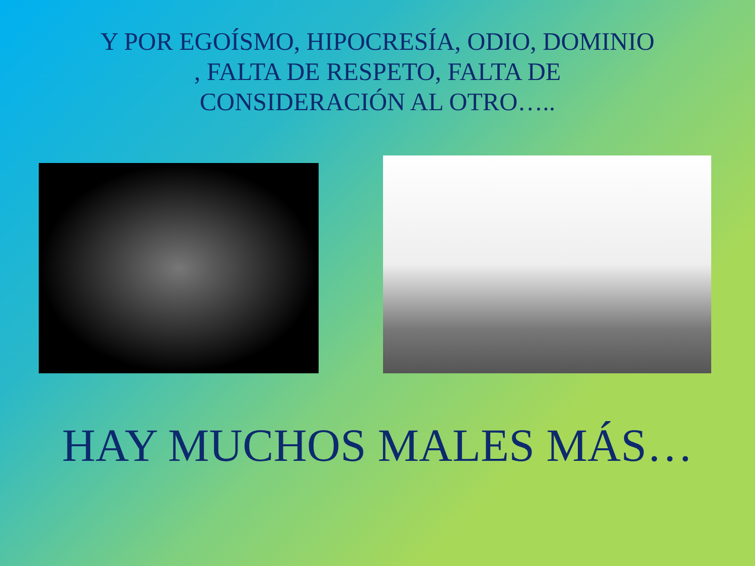Y POR EGOÍSMO, HIPOCRESÍA, ODIO, DOMINIO
, FALTA DE RESPETO, FALTA DE
CONSIDERACIÓN AL OTRO…..
HAY MUCHOS MALES MÁS…